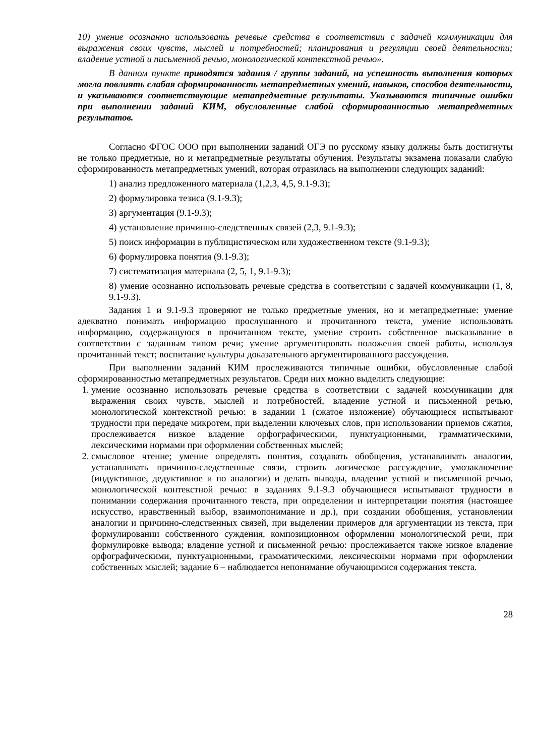10) умение осознанно использовать речевые средства в соответствии с задачей коммуникации для выражения своих чувств, мыслей и потребностей; планирования и регуляции своей деятельности; владение устной и письменной речью, монологической контекстной речью».
В данном пункте приводятся задания / группы заданий, на успешность выполнения которых могла повлиять слабая сформированность метапредметных умений, навыков, способов деятельности, и указываются соответствующие метапредметные результаты. Указываются типичные ошибки при выполнении заданий КИМ, обусловленные слабой сформированностью метапредметных результатов.
Согласно ФГОС ООО при выполнении заданий ОГЭ по русскому языку должны быть достигнуты не только предметные, но и метапредметные результаты обучения. Результаты экзамена показали слабую сформированность метапредметных умений, которая отразилась на выполнении следующих заданий:
1) анализ предложенного материала (1,2,3, 4,5, 9.1-9.3);
2) формулировка тезиса (9.1-9.3);
3) аргументация (9.1-9.3);
4) установление причинно-следственных связей (2,3, 9.1-9.3);
5) поиск информации в публицистическом или художественном тексте (9.1-9.3);
6) формулировка понятия (9.1-9.3);
7) систематизация материала (2, 5, 1, 9.1-9.3);
8) умение осознанно использовать речевые средства в соответствии с задачей коммуникации (1, 8, 9.1-9.3).
Задания 1 и 9.1-9.3 проверяют не только предметные умения, но и метапредметные: умение адекватно понимать информацию прослушанного и прочитанного текста, умение использовать информацию, содержащуюся в прочитанном тексте, умение строить собственное высказывание в соответствии с заданным типом речи; умение аргументировать положения своей работы, используя прочитанный текст; воспитание культуры доказательного аргументированного рассуждения.
При выполнении заданий КИМ прослеживаются типичные ошибки, обусловленные слабой сформированностью метапредметных результатов. Среди них можно выделить следующие:
1. умение осознанно использовать речевые средства в соответствии с задачей коммуникации для выражения своих чувств, мыслей и потребностей, владение устной и письменной речью, монологической контекстной речью: в задании 1 (сжатое изложение) обучающиеся испытывают трудности при передаче микротем, при выделении ключевых слов, при использовании приемов сжатия, прослеживается низкое владение орфографическими, пунктуационными, грамматическими, лексическими нормами при оформлении собственных мыслей;
2. смысловое чтение; умение определять понятия, создавать обобщения, устанавливать аналогии, устанавливать причинно-следственные связи, строить логическое рассуждение, умозаключение (индуктивное, дедуктивное и по аналогии) и делать выводы, владение устной и письменной речью, монологической контекстной речью: в заданиях 9.1-9.3 обучающиеся испытывают трудности в понимании содержания прочитанного текста, при определении и интерпретации понятия (настоящее искусство, нравственный выбор, взаимопонимание и др.), при создании обобщения, установлении аналогии и причинно-следственных связей, при выделении примеров для аргументации из текста, при формулировании собственного суждения, композиционном оформлении монологической речи, при формулировке вывода; владение устной и письменной речью: прослеживается также низкое владение орфографическими, пунктуационными, грамматическими, лексическими нормами при оформлении собственных мыслей; задание 6 – наблюдается непонимание обучающимися содержания текста.
28